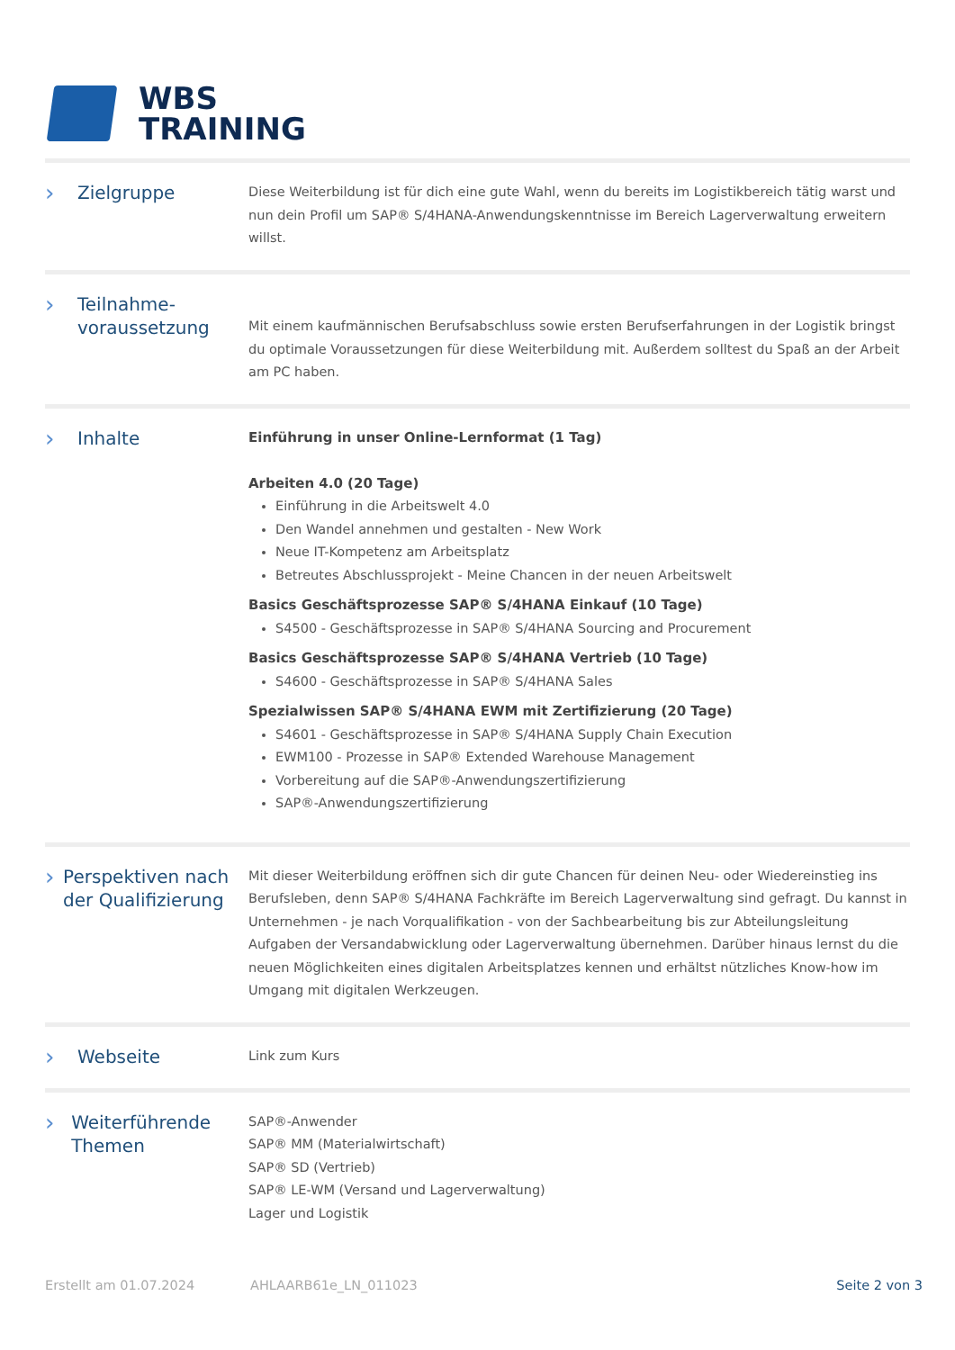WBS
TRAINING
› Zielgruppe
Diese Weiterbildung ist für dich eine gute Wahl, wenn du bereits im Logistikbereich tätig warst und nun dein Profil um SAP® S/4HANA-Anwendungskenntnisse im Bereich Lagerverwaltung erweitern willst.
› Teilnahme-
voraussetzung
Mit einem kaufmännischen Berufsabschluss sowie ersten Berufserfahrungen in der Logistik bringst du optimale Voraussetzungen für diese Weiterbildung mit. Außerdem solltest du Spaß an der Arbeit am PC haben.
› Inhalte
Einführung in unser Online-Lernformat (1 Tag)
Arbeiten 4.0 (20 Tage)
Einführung in die Arbeitswelt 4.0
Den Wandel annehmen und gestalten - New Work
Neue IT-Kompetenz am Arbeitsplatz
Betreutes Abschlussprojekt - Meine Chancen in der neuen Arbeitswelt
Basics Geschäftsprozesse SAP® S/4HANA Einkauf (10 Tage)
S4500 - Geschäftsprozesse in SAP® S/4HANA Sourcing and Procurement
Basics Geschäftsprozesse SAP® S/4HANA Vertrieb (10 Tage)
S4600 - Geschäftsprozesse in SAP® S/4HANA Sales
Spezialwissen SAP® S/4HANA EWM mit Zertifizierung (20 Tage)
S4601 - Geschäftsprozesse in SAP® S/4HANA Supply Chain Execution
EWM100 - Prozesse in SAP® Extended Warehouse Management
Vorbereitung auf die SAP®-Anwendungszertifizierung
SAP®-Anwendungszertifizierung
› Perspektiven nach der Qualifizierung
Mit dieser Weiterbildung eröffnen sich dir gute Chancen für deinen Neu- oder Wiedereinstieg ins Berufsleben, denn SAP® S/4HANA Fachkräfte im Bereich Lagerverwaltung sind gefragt. Du kannst in Unternehmen - je nach Vorqualifikation - von der Sachbearbeitung bis zur Abteilungsleitung Aufgaben der Versandabwicklung oder Lagerverwaltung übernehmen. Darüber hinaus lernst du die neuen Möglichkeiten eines digitalen Arbeitsplatzes kennen und erhältst nützliches Know-how im Umgang mit digitalen Werkzeugen.
› Webseite
Link zum Kurs
› Weiterführende Themen
SAP®-Anwender
SAP® MM (Materialwirtschaft)
SAP® SD (Vertrieb)
SAP® LE-WM (Versand und Lagerverwaltung)
Lager und Logistik
Erstellt am 01.07.2024 AHLAARB61e_LN_011023 Seite 2 von 3